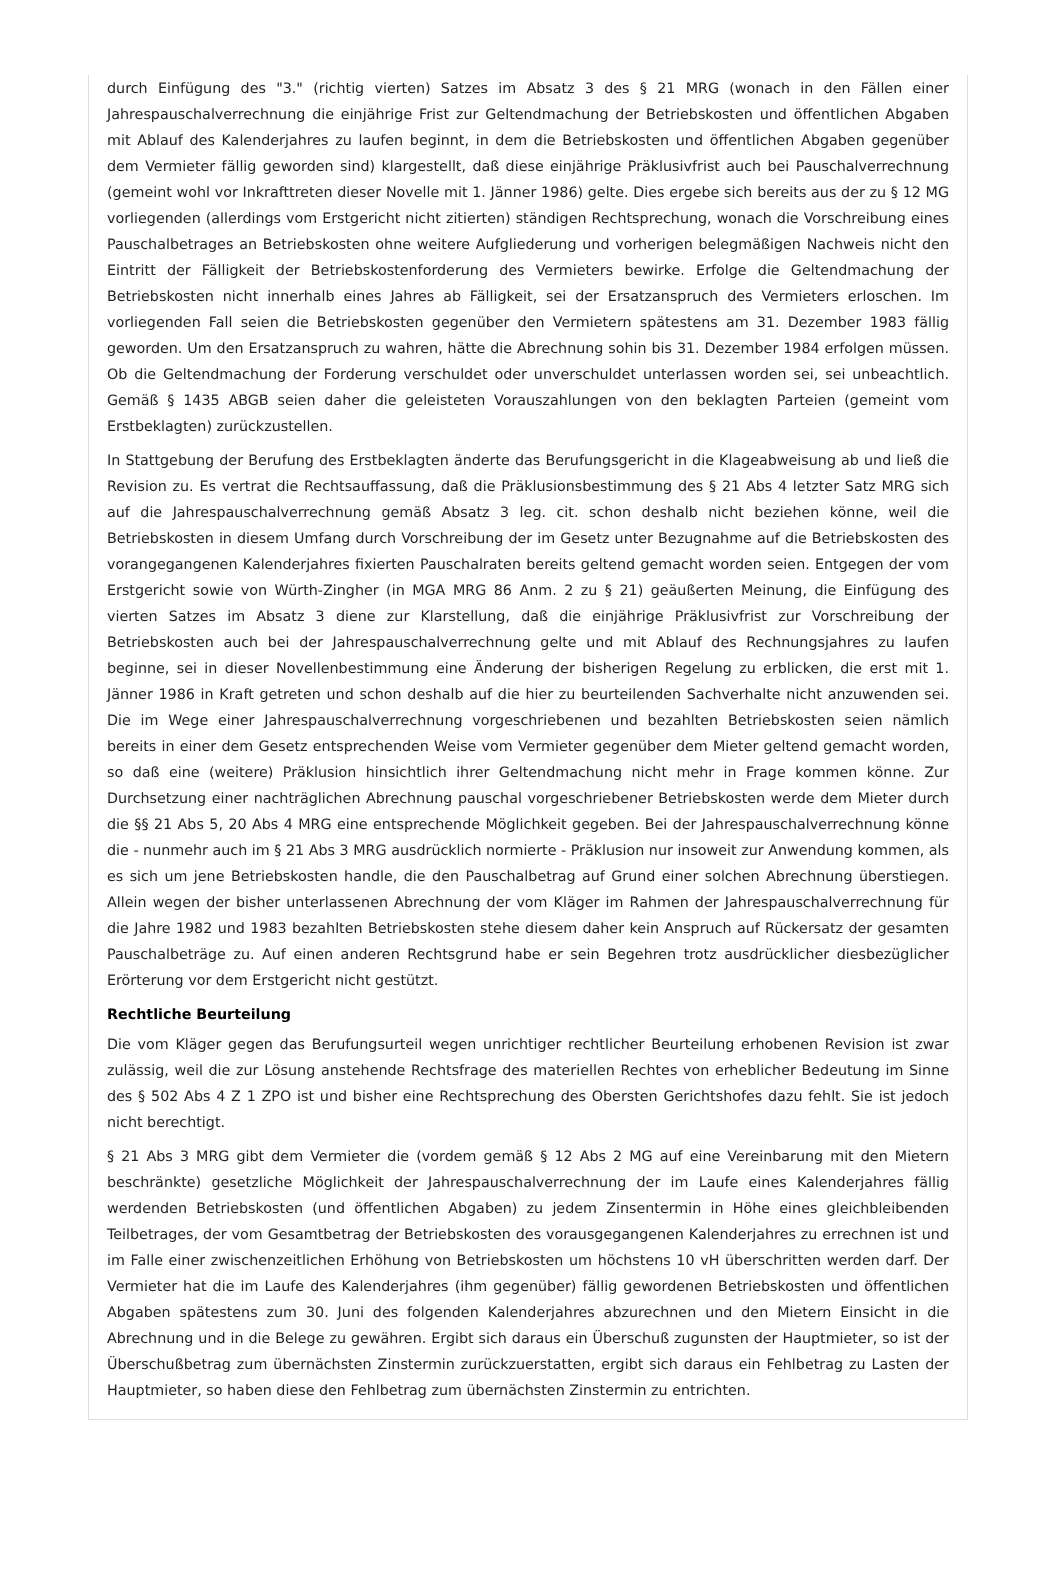durch Einfügung des "3." (richtig vierten) Satzes im Absatz 3 des § 21 MRG (wonach in den Fällen einer Jahrespauschalverrechnung die einjährige Frist zur Geltendmachung der Betriebskosten und öffentlichen Abgaben mit Ablauf des Kalenderjahres zu laufen beginnt, in dem die Betriebskosten und öffentlichen Abgaben gegenüber dem Vermieter fällig geworden sind) klargestellt, daß diese einjährige Präklusivfrist auch bei Pauschalverrechnung (gemeint wohl vor Inkrafttreten dieser Novelle mit 1. Jänner 1986) gelte. Dies ergebe sich bereits aus der zu § 12 MG vorliegenden (allerdings vom Erstgericht nicht zitierten) ständigen Rechtsprechung, wonach die Vorschreibung eines Pauschalbetrages an Betriebskosten ohne weitere Aufgliederung und vorherigen belegmäßigen Nachweis nicht den Eintritt der Fälligkeit der Betriebskostenforderung des Vermieters bewirke. Erfolge die Geltendmachung der Betriebskosten nicht innerhalb eines Jahres ab Fälligkeit, sei der Ersatzanspruch des Vermieters erloschen. Im vorliegenden Fall seien die Betriebskosten gegenüber den Vermietern spätestens am 31. Dezember 1983 fällig geworden. Um den Ersatzanspruch zu wahren, hätte die Abrechnung sohin bis 31. Dezember 1984 erfolgen müssen. Ob die Geltendmachung der Forderung verschuldet oder unverschuldet unterlassen worden sei, sei unbeachtlich. Gemäß § 1435 ABGB seien daher die geleisteten Vorauszahlungen von den beklagten Parteien (gemeint vom Erstbeklagten) zurückzustellen.
In Stattgebung der Berufung des Erstbeklagten änderte das Berufungsgericht in die Klageabweisung ab und ließ die Revision zu. Es vertrat die Rechtsauffassung, daß die Präklusionsbestimmung des § 21 Abs 4 letzter Satz MRG sich auf die Jahrespauschalverrechnung gemäß Absatz 3 leg. cit. schon deshalb nicht beziehen könne, weil die Betriebskosten in diesem Umfang durch Vorschreibung der im Gesetz unter Bezugnahme auf die Betriebskosten des vorangegangenen Kalenderjahres fixierten Pauschalraten bereits geltend gemacht worden seien. Entgegen der vom Erstgericht sowie von Würth-Zingher (in MGA MRG 86 Anm. 2 zu § 21) geäußerten Meinung, die Einfügung des vierten Satzes im Absatz 3 diene zur Klarstellung, daß die einjährige Präklusivfrist zur Vorschreibung der Betriebskosten auch bei der Jahrespauschalverrechnung gelte und mit Ablauf des Rechnungsjahres zu laufen beginne, sei in dieser Novellenbestimmung eine Änderung der bisherigen Regelung zu erblicken, die erst mit 1. Jänner 1986 in Kraft getreten und schon deshalb auf die hier zu beurteilenden Sachverhalte nicht anzuwenden sei. Die im Wege einer Jahrespauschalverrechnung vorgeschriebenen und bezahlten Betriebskosten seien nämlich bereits in einer dem Gesetz entsprechenden Weise vom Vermieter gegenüber dem Mieter geltend gemacht worden, so daß eine (weitere) Präklusion hinsichtlich ihrer Geltendmachung nicht mehr in Frage kommen könne. Zur Durchsetzung einer nachträglichen Abrechnung pauschal vorgeschriebener Betriebskosten werde dem Mieter durch die §§ 21 Abs 5, 20 Abs 4 MRG eine entsprechende Möglichkeit gegeben. Bei der Jahrespauschalverrechnung könne die - nunmehr auch im § 21 Abs 3 MRG ausdrücklich normierte - Präklusion nur insoweit zur Anwendung kommen, als es sich um jene Betriebskosten handle, die den Pauschalbetrag auf Grund einer solchen Abrechnung überstiegen. Allein wegen der bisher unterlassenen Abrechnung der vom Kläger im Rahmen der Jahrespauschalverrechnung für die Jahre 1982 und 1983 bezahlten Betriebskosten stehe diesem daher kein Anspruch auf Rückersatz der gesamten Pauschalbeträge zu. Auf einen anderen Rechtsgrund habe er sein Begehren trotz ausdrücklicher diesbezüglicher Erörterung vor dem Erstgericht nicht gestützt.
Rechtliche Beurteilung
Die vom Kläger gegen das Berufungsurteil wegen unrichtiger rechtlicher Beurteilung erhobenen Revision ist zwar zulässig, weil die zur Lösung anstehende Rechtsfrage des materiellen Rechtes von erheblicher Bedeutung im Sinne des § 502 Abs 4 Z 1 ZPO ist und bisher eine Rechtsprechung des Obersten Gerichtshofes dazu fehlt. Sie ist jedoch nicht berechtigt.
§ 21 Abs 3 MRG gibt dem Vermieter die (vordem gemäß § 12 Abs 2 MG auf eine Vereinbarung mit den Mietern beschränkte) gesetzliche Möglichkeit der Jahrespauschalverrechnung der im Laufe eines Kalenderjahres fällig werdenden Betriebskosten (und öffentlichen Abgaben) zu jedem Zinsentermin in Höhe eines gleichbleibenden Teilbetrages, der vom Gesamtbetrag der Betriebskosten des vorausgegangenen Kalenderjahres zu errechnen ist und im Falle einer zwischenzeitlichen Erhöhung von Betriebskosten um höchstens 10 vH überschritten werden darf. Der Vermieter hat die im Laufe des Kalenderjahres (ihm gegenüber) fällig gewordenen Betriebskosten und öffentlichen Abgaben spätestens zum 30. Juni des folgenden Kalenderjahres abzurechnen und den Mietern Einsicht in die Abrechnung und in die Belege zu gewähren. Ergibt sich daraus ein Überschuß zugunsten der Hauptmieter, so ist der Überschußbetrag zum übernächsten Zinstermin zurückzuerstatten, ergibt sich daraus ein Fehlbetrag zu Lasten der Hauptmieter, so haben diese den Fehlbetrag zum übernächsten Zinstermin zu entrichten.